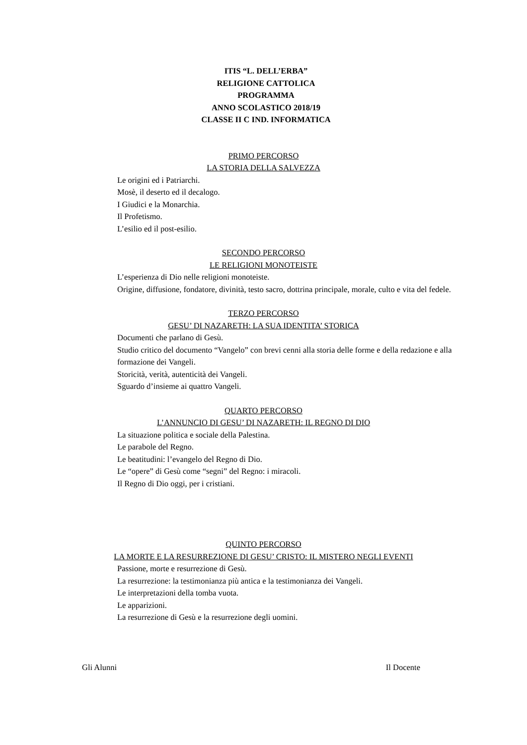ITIS “L. DELL’ERBA”
RELIGIONE CATTOLICA
PROGRAMMA
ANNO SCOLASTICO 2018/19
CLASSE II C IND. INFORMATICA
PRIMO PERCORSO
LA STORIA DELLA SALVEZZA
Le origini ed i Patriarchi.
Mosè, il deserto ed il decalogo.
I Giudici e la Monarchia.
Il Profetismo.
L’esilio ed il post-esilio.
SECONDO PERCORSO
LE RELIGIONI MONOTEISTE
L’esperienza di Dio nelle religioni monoteiste.
Origine, diffusione, fondatore, divinità, testo sacro, dottrina principale, morale, culto e vita del fedele.
TERZO PERCORSO
GESU’ DI NAZARETH: LA SUA IDENTITA’ STORICA
Documenti che parlano di Gesù.
Studio critico del documento “Vangelo” con brevi cenni alla storia delle forme e della redazione e alla formazione dei Vangeli.
Storicità, verità, autenticità dei Vangeli.
Sguardo d’insieme ai quattro Vangeli.
QUARTO PERCORSO
L’ANNUNCIO DI GESU’ DI NAZARETH: IL REGNO DI DIO
La situazione politica e sociale della Palestina.
Le parabole del Regno.
Le beatitudini: l’evangelo del Regno di Dio.
Le “opere” di Gesù come “segni” del Regno: i miracoli.
Il Regno di Dio oggi, per i cristiani.
QUINTO PERCORSO
LA MORTE E LA RESURREZIONE DI GESU’ CRISTO: IL MISTERO NEGLI EVENTI
Passione, morte e resurrezione di Gesù.
La resurrezione: la testimonianza più antica e la testimonianza dei Vangeli.
Le interpretazioni della tomba vuota.
Le apparizioni.
La resurrezione di Gesù e la resurrezione degli uomini.
Gli Alunni Il Docente